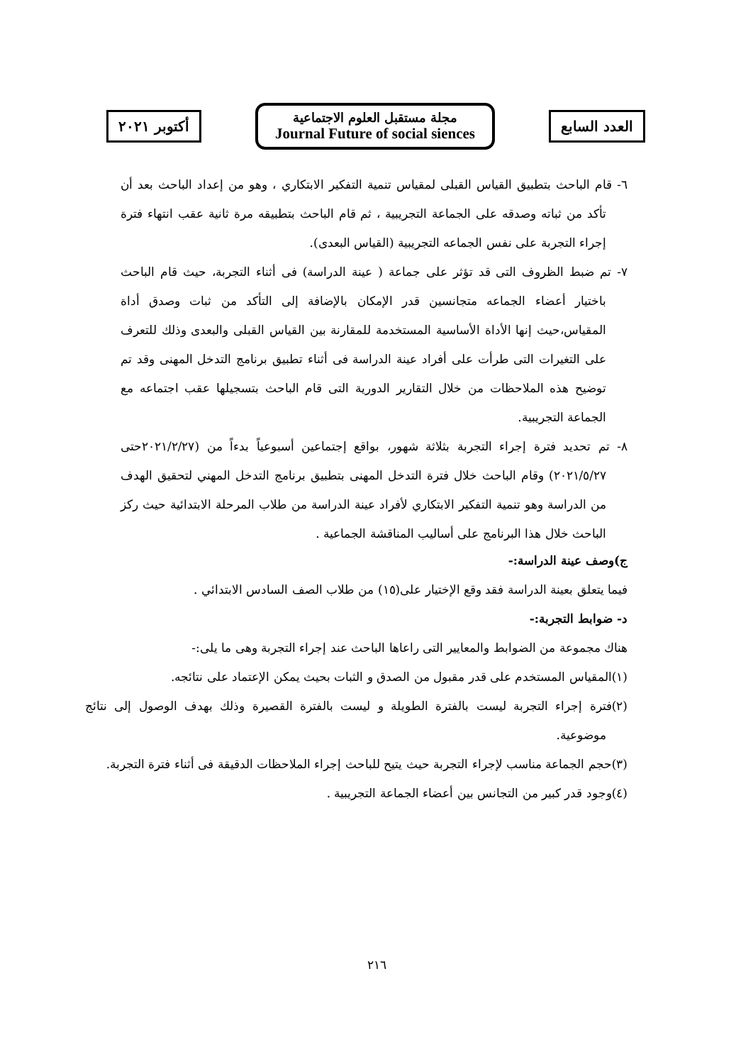أكتوبر ٢٠٢١
مجلة مستقبل العلوم الاجتماعية
Journal Future of social siences
العدد السابع
٦- قام الباحث بتطبيق القياس القبلى لمقياس تنمية التفكير الابتكاري ، وهو من إعداد الباحث بعد أن تأكد من ثباته وصدقه على الجماعة التجريبية ، ثم قام الباحث بتطبيقه مرة ثانية عقب انتهاء فترة إجراء التجربة على نفس الجماعه التجريبية (القياس البعدى).
٧- تم ضبط الظروف التى قد تؤثر على جماعة ( عينة الدراسة) فى أثناء التجربة، حيث قام الباحث باختيار أعضاء الجماعه متجانسين قدر الإمكان بالإضافة إلى التأكد من ثبات وصدق أداة المقياس،حيث إنها الأداة الأساسية المستخدمة للمقارنة بين القياس القبلى والبعدى وذلك للتعرف على التغيرات التى طرأت على أفراد عينة الدراسة فى أثناء تطبيق برنامج التدخل المهنى وقد تم توضيح هذه الملاحظات من خلال التقارير الدورية التى قام الباحث بتسجيلها عقب اجتماعه مع الجماعة التجريبية.
٨- تم تحديد فترة إجراء التجربة بثلاثة شهور، بواقع إجتماعين أسبوعياً بدءاً من (٢٠٢١/٢/٢٧حتى ٢٠٢١/٥/٢٧) وقام الباحث خلال فترة التدخل المهنى بتطبيق برنامج التدخل المهني لتحقيق الهدف من الدراسة وهو تنمية التفكير الابتكاري لأفراد عينة الدراسة من طلاب المرحلة الابتدائية حيث ركز الباحث خلال هذا البرنامج على أساليب المناقشة الجماعية .
ج)وصف عينة الدراسة:-
فيما يتعلق بعينة الدراسة فقد وقع الإختيار على(١٥) من طلاب الصف السادس الابتدائي .
د- ضوابط التجربة:-
هناك مجموعة من الضوابط والمعايير التى راعاها الباحث عند إجراء التجربة وهى ما يلى:-
(١)المقياس المستخدم على قدر مقبول من الصدق و الثبات بحيث يمكن الإعتماد على نتائجه.
(٢)فترة إجراء التجربة ليست بالفترة الطويلة و ليست بالفترة القصيرة وذلك بهدف الوصول إلى نتائج موضوعية.
(٣)حجم الجماعة مناسب لإجراء التجربة حيث يتيح للباحث إجراء الملاحظات الدقيقة فى أثناء فترة التجربة.
(٤)وجود قدر كبير من التجانس بين أعضاء الجماعة التجريبية .
٢١٦